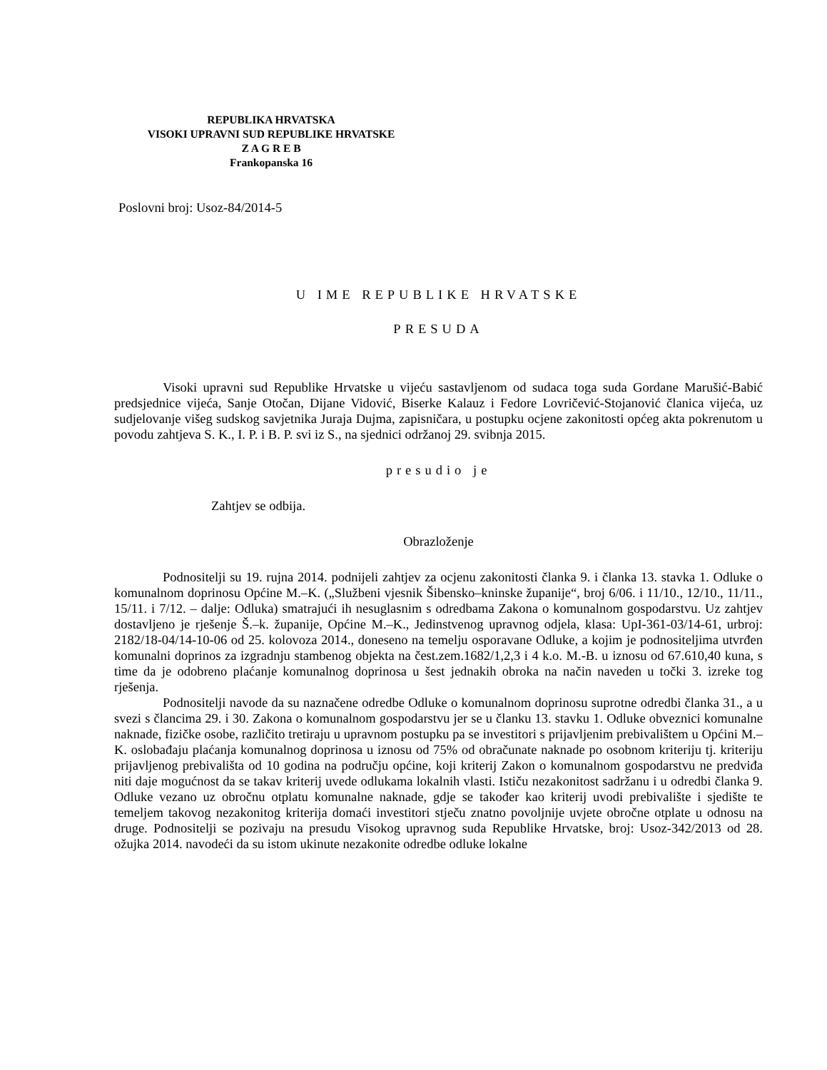REPUBLIKA HRVATSKA
VISOKI UPRAVNI SUD REPUBLIKE HRVATSKE
Z A G R E B
Frankopanska 16
Poslovni broj: Usoz-84/2014-5
U IME REPUBLIKE HRVATSKE
PRESUDA
Visoki upravni sud Republike Hrvatske u vijeću sastavljenom od sudaca toga suda Gordane Marušić-Babić predsjednice vijeća, Sanje Otočan, Dijane Vidović, Biserke Kalauz i Fedore Lovričević-Stojanović članica vijeća, uz sudjelovanje višeg sudskog savjetnika Juraja Dujma, zapisničara, u postupku ocjene zakonitosti općeg akta pokrenutom u povodu zahtjeva S. K., I. P. i B. P. svi iz S., na sjednici održanoj 29. svibnja 2015.
presudio je
Zahtjev se odbija.
Obrazloženje
Podnositelji su 19. rujna 2014. podnijeli zahtjev za ocjenu zakonitosti članka 9. i članka 13. stavka 1. Odluke o komunalnom doprinosu Općine M.–K. („Službeni vjesnik Šibensko–kninske županije“, broj 6/06. i 11/10., 12/10., 11/11., 15/11. i 7/12. – dalje: Odluka) smatrajući ih nesuglasnim s odredbama Zakona o komunalnom gospodarstvu. Uz zahtjev dostavljeno je rješenje Š.–k. županije, Općine M.–K., Jedinstvenog upravnog odjela, klasa: UpI-361-03/14-61, urbroj: 2182/18-04/14-10-06 od 25. kolovoza 2014., doneseno na temelju osporavane Odluke, a kojim je podnositeljima utvrđen komunalni doprinos za izgradnju stambenog objekta na čest.zem.1682/1,2,3 i 4 k.o. M.-B. u iznosu od 67.610,40 kuna, s time da je odobreno plaćanje komunalnog doprinosa u šest jednakih obroka na način naveden u točki 3. izreke tog rješenja.
Podnositelji navode da su naznačene odredbe Odluke o komunalnom doprinosu suprotne odredbi članka 31., a u svezi s člancima 29. i 30. Zakona o komunalnom gospodarstvu jer se u članku 13. stavku 1. Odluke obveznici komunalne naknade, fizičke osobe, različito tretiraju u upravnom postupku pa se investitori s prijavljenim prebivalištem u Općini M.–K. oslobađaju plaćanja komunalnog doprinosa u iznosu od 75% od obračunate naknade po osobnom kriteriju tj. kriteriju prijavljenog prebivališta od 10 godina na području općine, koji kriterij Zakon o komunalnom gospodarstvu ne predviđa niti daje mogućnost da se takav kriterij uvede odlukama lokalnih vlasti. Ističu nezakonitost sadržanu i u odredbi članka 9. Odluke vezano uz obročnu otplatu komunalne naknade, gdje se također kao kriterij uvodi prebivalište i sjedište te temeljem takovog nezakonitog kriterija domaći investitori stječu znatno povoljnije uvjete obročne otplate u odnosu na druge. Podnositelji se pozivaju na presudu Visokog upravnog suda Republike Hrvatske, broj: Usoz-342/2013 od 28. ožujka 2014. navodeći da su istom ukinute nezakonite odredbe odluke lokalne